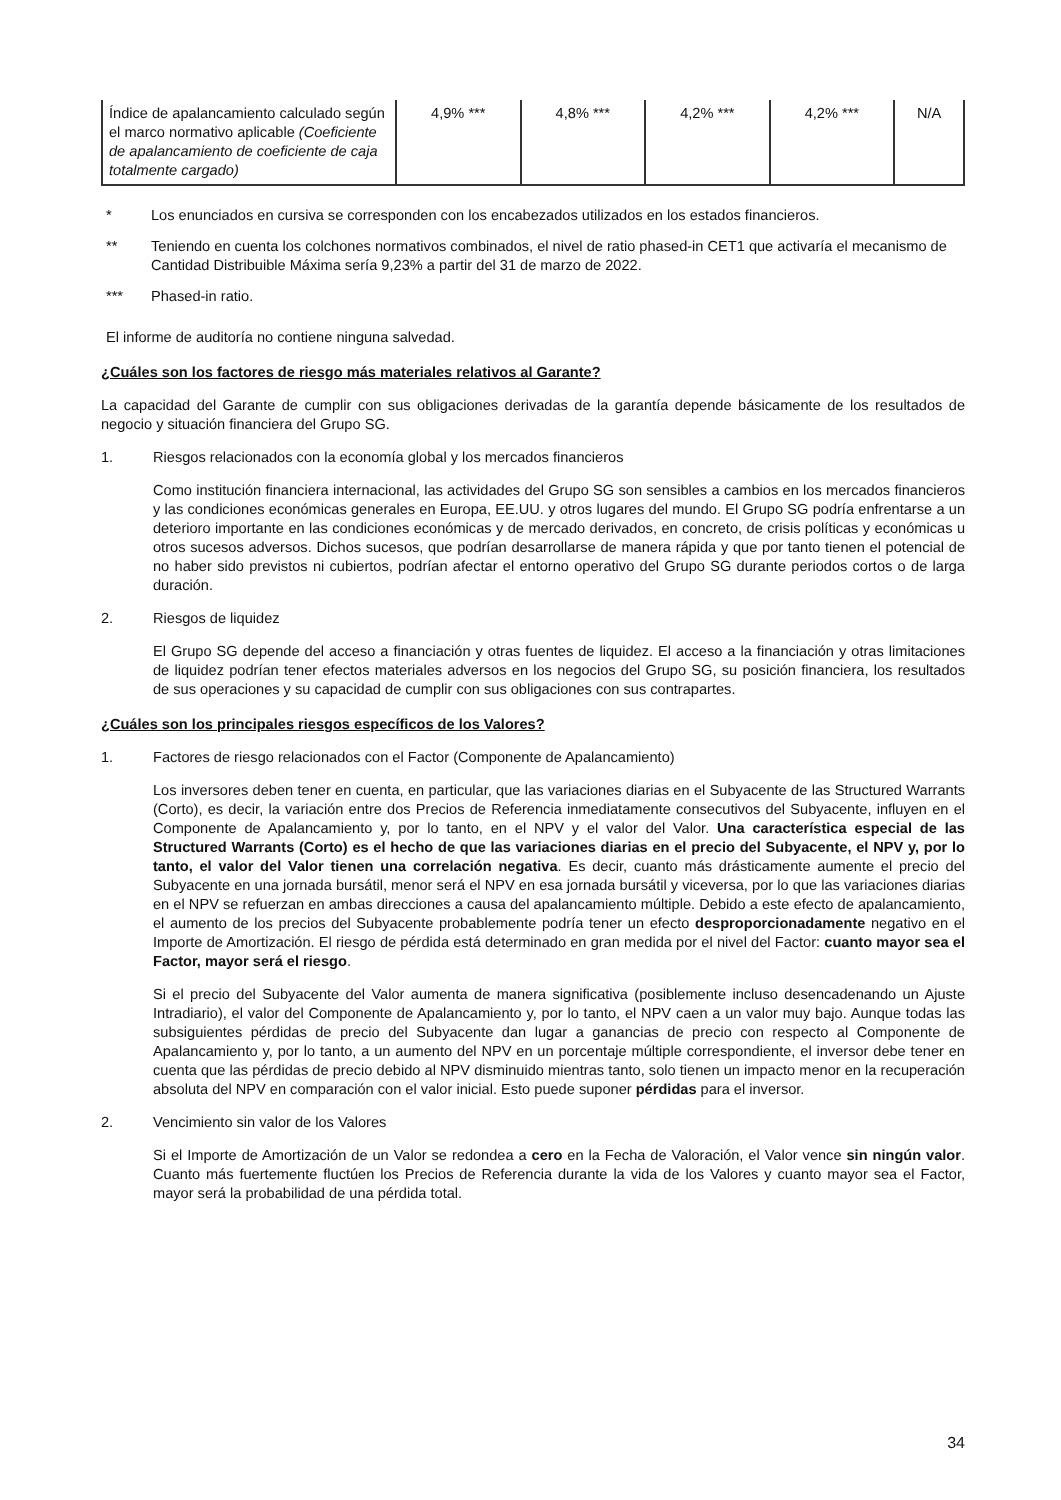| Índice de apalancamiento calculado según el marco normativo aplicable (Coeficiente de apalancamiento de coeficiente de caja totalmente cargado) | 4,9% *** | 4,8% *** | 4,2% *** | 4,2% *** | N/A |
* Los enunciados en cursiva se corresponden con los encabezados utilizados en los estados financieros.
** Teniendo en cuenta los colchones normativos combinados, el nivel de ratio phased-in CET1 que activaría el mecanismo de Cantidad Distribuible Máxima sería 9,23% a partir del 31 de marzo de 2022.
*** Phased-in ratio.
El informe de auditoría no contiene ninguna salvedad.
¿Cuáles son los factores de riesgo más materiales relativos al Garante?
La capacidad del Garante de cumplir con sus obligaciones derivadas de la garantía depende básicamente de los resultados de negocio y situación financiera del Grupo SG.
1. Riesgos relacionados con la economía global y los mercados financieros
Como institución financiera internacional, las actividades del Grupo SG son sensibles a cambios en los mercados financieros y las condiciones económicas generales en Europa, EE.UU. y otros lugares del mundo. El Grupo SG podría enfrentarse a un deterioro importante en las condiciones económicas y de mercado derivados, en concreto, de crisis políticas y económicas u otros sucesos adversos. Dichos sucesos, que podrían desarrollarse de manera rápida y que por tanto tienen el potencial de no haber sido previstos ni cubiertos, podrían afectar el entorno operativo del Grupo SG durante periodos cortos o de larga duración.
2. Riesgos de liquidez
El Grupo SG depende del acceso a financiación y otras fuentes de liquidez. El acceso a la financiación y otras limitaciones de liquidez podrían tener efectos materiales adversos en los negocios del Grupo SG, su posición financiera, los resultados de sus operaciones y su capacidad de cumplir con sus obligaciones con sus contrapartes.
¿Cuáles son los principales riesgos específicos de los Valores?
1. Factores de riesgo relacionados con el Factor (Componente de Apalancamiento)
Los inversores deben tener en cuenta, en particular, que las variaciones diarias en el Subyacente de las Structured Warrants (Corto), es decir, la variación entre dos Precios de Referencia inmediatamente consecutivos del Subyacente, influyen en el Componente de Apalancamiento y, por lo tanto, en el NPV y el valor del Valor. Una característica especial de las Structured Warrants (Corto) es el hecho de que las variaciones diarias en el precio del Subyacente, el NPV y, por lo tanto, el valor del Valor tienen una correlación negativa. Es decir, cuanto más drásticamente aumente el precio del Subyacente en una jornada bursátil, menor será el NPV en esa jornada bursátil y viceversa, por lo que las variaciones diarias en el NPV se refuerzan en ambas direcciones a causa del apalancamiento múltiple. Debido a este efecto de apalancamiento, el aumento de los precios del Subyacente probablemente podría tener un efecto desproporcionadamente negativo en el Importe de Amortización. El riesgo de pérdida está determinado en gran medida por el nivel del Factor: cuanto mayor sea el Factor, mayor será el riesgo.
Si el precio del Subyacente del Valor aumenta de manera significativa (posiblemente incluso desencadenando un Ajuste Intradiario), el valor del Componente de Apalancamiento y, por lo tanto, el NPV caen a un valor muy bajo. Aunque todas las subsiguientes pérdidas de precio del Subyacente dan lugar a ganancias de precio con respecto al Componente de Apalancamiento y, por lo tanto, a un aumento del NPV en un porcentaje múltiple correspondiente, el inversor debe tener en cuenta que las pérdidas de precio debido al NPV disminuido mientras tanto, solo tienen un impacto menor en la recuperación absoluta del NPV en comparación con el valor inicial. Esto puede suponer pérdidas para el inversor.
2. Vencimiento sin valor de los Valores
Si el Importe de Amortización de un Valor se redondea a cero en la Fecha de Valoración, el Valor vence sin ningún valor. Cuanto más fuertemente fluctúen los Precios de Referencia durante la vida de los Valores y cuanto mayor sea el Factor, mayor será la probabilidad de una pérdida total.
34